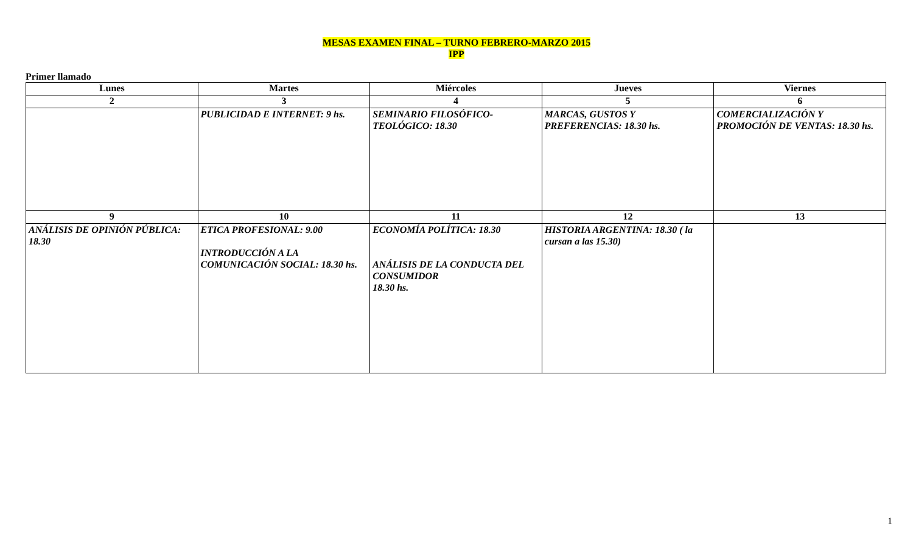MESAS EXAMEN FINAL – TURNO FEBRERO-MARZO 2015
IPP
Primer llamado
| Lunes | Martes | Miércoles | Jueves | Viernes |
| --- | --- | --- | --- | --- |
| 2 | 3 | 4 | 5 | 6 |
| | PUBLICIDAD E INTERNET: 9 hs. | SEMINARIO FILOSÓFICO-TEOLÓGICO: 18.30 | MARCAS, GUSTOS Y PREFERENCIAS: 18.30 hs. | COMERCIALIZACIÓN Y PROMOCIÓN DE VENTAS: 18.30 hs. |
| 9 | 10 | 11 | 12 | 13 |
| ANÁLISIS DE OPINIÓN PÚBLICA: 18.30 | ETICA PROFESIONAL: 9.00 INTRODUCCIÓN A LA COMUNICACIÓN SOCIAL: 18.30 hs. | ECONOMÍA POLÍTICA: 18.30 ANÁLISIS DE LA CONDUCTA DEL CONSUMIDOR 18.30 hs. | HISTORIA ARGENTINA: 18.30 ( la cursan a las 15.30) | |
1